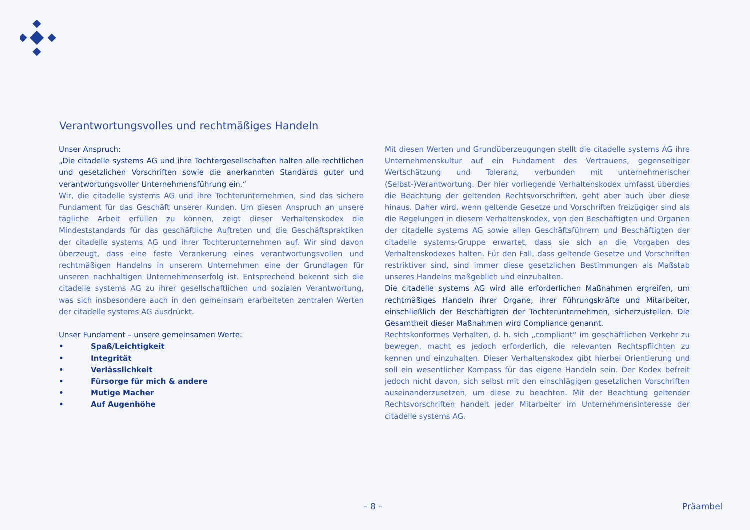Verantwortungsvolles und rechtmäßiges Handeln
Unser Anspruch:
„Die citadelle systems AG und ihre Tochtergesellschaften halten alle rechtlichen und gesetzlichen Vorschriften sowie die anerkannten Standards guter und verantwortungsvoller Unternehmensführung ein.“
Wir, die citadelle systems AG und ihre Tochterunternehmen, sind das sichere Fundament für das Geschäft unserer Kunden. Um diesen Anspruch an unsere tägliche Arbeit erfüllen zu können, zeigt dieser Verhaltenskodex die Mindeststandards für das geschäftliche Auftreten und die Geschäftspraktiken der citadelle systems AG und ihrer Tochterunternehmen auf. Wir sind davon überzeugt, dass eine feste Verankerung eines verantwortungsvollen und rechtmäßigen Handelns in unserem Unternehmen eine der Grundlagen für unseren nachhaltigen Unternehmenserfolg ist. Entsprechend bekennt sich die citadelle systems AG zu ihrer gesellschaftlichen und sozialen Verantwortung, was sich insbesondere auch in den gemeinsam erarbeiteten zentralen Werten der citadelle systems AG ausdrückt.
Unser Fundament – unsere gemeinsamen Werte:
• Spaß/Leichtigkeit
• Integrität
• Verlässlichkeit
• Fürsorge für mich & andere
• Mutige Macher
• Auf Augenhöhe
Mit diesen Werten und Grundüberzeugungen stellt die citadelle systems AG ihre Unternehmenskultur auf ein Fundament des Vertrauens, gegenseitiger Wertschätzung und Toleranz, verbunden mit unternehmerischer (Selbst-)Verantwortung. Der hier vorliegende Verhaltenskodex umfasst überdies die Beachtung der geltenden Rechtsvorschriften, geht aber auch über diese hinaus. Daher wird, wenn geltende Gesetze und Vorschriften freizügiger sind als die Regelungen in diesem Verhaltenskodex, von den Beschäftigten und Organen der citadelle systems AG sowie allen Geschäftsführern und Beschäftigten der citadelle systems-Gruppe erwartet, dass sie sich an die Vorgaben des Verhaltenskodexes halten. Für den Fall, dass geltende Gesetze und Vorschriften restriktiver sind, sind immer diese gesetzlichen Bestimmungen als Maßstab unseres Handelns maßgeblich und einzuhalten.
Die citadelle systems AG wird alle erforderlichen Maßnahmen ergreifen, um rechtmäßiges Handeln ihrer Organe, ihrer Führungskräfte und Mitarbeiter, einschließlich der Beschäftigten der Tochterunternehmen, sicherzustellen. Die Gesamtheit dieser Maßnahmen wird Compliance genannt.
Rechtskonformes Verhalten, d. h. sich „compliant“ im geschäftlichen Verkehr zu bewegen, macht es jedoch erforderlich, die relevanten Rechtspflichten zu kennen und einzuhalten. Dieser Verhaltenskodex gibt hierbei Orientierung und soll ein wesentlicher Kompass für das eigene Handeln sein. Der Kodex befreit jedoch nicht davon, sich selbst mit den einschlägigen gesetzlichen Vorschriften auseinanderzusetzen, um diese zu beachten. Mit der Beachtung geltender Rechtsvorschriften handelt jeder Mitarbeiter im Unternehmensinteresse der citadelle systems AG.
– 8 – Präambel